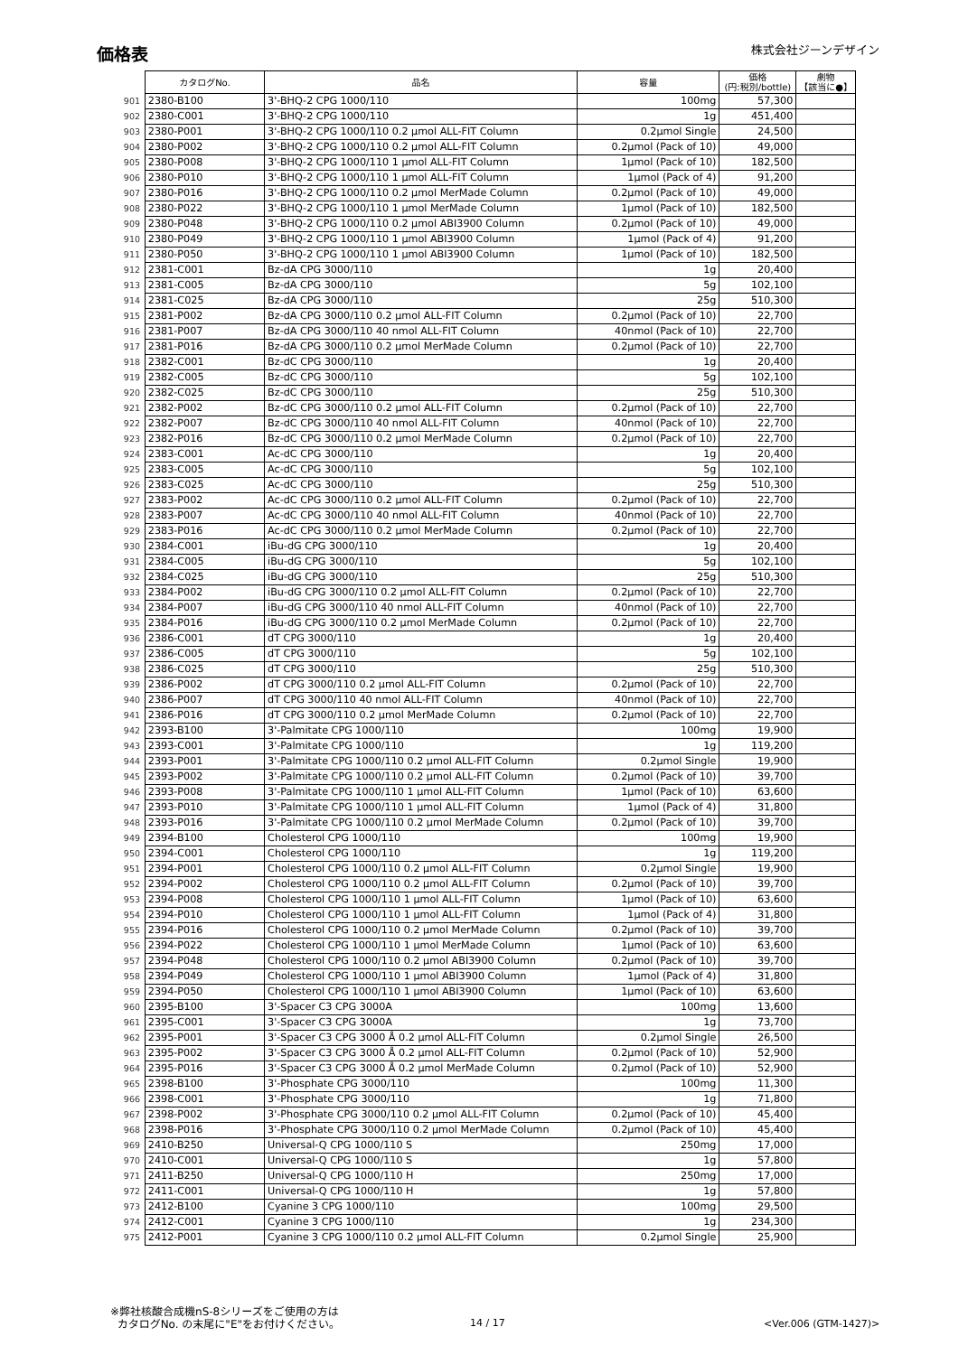価格表
株式会社ジーンデザイン
| | カタログNo. | 品名 | 容量 | 価格 (円:税別/bottle) | 劇物 【該当に●】 |
| --- | --- | --- | --- | --- | --- |
| 901 | 2380-B100 | 3'-BHQ-2 CPG 1000/110 | 100mg | 57,300 | |
| 902 | 2380-C001 | 3'-BHQ-2 CPG 1000/110 | 1g | 451,400 | |
| 903 | 2380-P001 | 3'-BHQ-2 CPG 1000/110 0.2 μmol ALL-FIT Column | 0.2μmol Single | 24,500 | |
| 904 | 2380-P002 | 3'-BHQ-2 CPG 1000/110 0.2 μmol ALL-FIT Column | 0.2μmol (Pack of 10) | 49,000 | |
| 905 | 2380-P008 | 3'-BHQ-2 CPG 1000/110 1 μmol ALL-FIT Column | 1μmol (Pack of 10) | 182,500 | |
| 906 | 2380-P010 | 3'-BHQ-2 CPG 1000/110 1 μmol ALL-FIT Column | 1μmol (Pack of 4) | 91,200 | |
| 907 | 2380-P016 | 3'-BHQ-2 CPG 1000/110 0.2 μmol MerMade Column | 0.2μmol (Pack of 10) | 49,000 | |
| 908 | 2380-P022 | 3'-BHQ-2 CPG 1000/110 1 μmol MerMade Column | 1μmol (Pack of 10) | 182,500 | |
| 909 | 2380-P048 | 3'-BHQ-2 CPG 1000/110 0.2 μmol ABI3900 Column | 0.2μmol (Pack of 10) | 49,000 | |
| 910 | 2380-P049 | 3'-BHQ-2 CPG 1000/110 1 μmol ABI3900 Column | 1μmol (Pack of 4) | 91,200 | |
| 911 | 2380-P050 | 3'-BHQ-2 CPG 1000/110 1 μmol ABI3900 Column | 1μmol (Pack of 10) | 182,500 | |
| 912 | 2381-C001 | Bz-dA CPG 3000/110 | 1g | 20,400 | |
| 913 | 2381-C005 | Bz-dA CPG 3000/110 | 5g | 102,100 | |
| 914 | 2381-C025 | Bz-dA CPG 3000/110 | 25g | 510,300 | |
| 915 | 2381-P002 | Bz-dA CPG 3000/110 0.2 μmol ALL-FIT Column | 0.2μmol (Pack of 10) | 22,700 | |
| 916 | 2381-P007 | Bz-dA CPG 3000/110 40 nmol ALL-FIT Column | 40nmol (Pack of 10) | 22,700 | |
| 917 | 2381-P016 | Bz-dA CPG 3000/110 0.2 μmol MerMade Column | 0.2μmol (Pack of 10) | 22,700 | |
| 918 | 2382-C001 | Bz-dC CPG 3000/110 | 1g | 20,400 | |
| 919 | 2382-C005 | Bz-dC CPG 3000/110 | 5g | 102,100 | |
| 920 | 2382-C025 | Bz-dC CPG 3000/110 | 25g | 510,300 | |
| 921 | 2382-P002 | Bz-dC CPG 3000/110 0.2 μmol ALL-FIT Column | 0.2μmol (Pack of 10) | 22,700 | |
| 922 | 2382-P007 | Bz-dC CPG 3000/110 40 nmol ALL-FIT Column | 40nmol (Pack of 10) | 22,700 | |
| 923 | 2382-P016 | Bz-dC CPG 3000/110 0.2 μmol MerMade Column | 0.2μmol (Pack of 10) | 22,700 | |
| 924 | 2383-C001 | Ac-dC CPG 3000/110 | 1g | 20,400 | |
| 925 | 2383-C005 | Ac-dC CPG 3000/110 | 5g | 102,100 | |
| 926 | 2383-C025 | Ac-dC CPG 3000/110 | 25g | 510,300 | |
| 927 | 2383-P002 | Ac-dC CPG 3000/110 0.2 μmol ALL-FIT Column | 0.2μmol (Pack of 10) | 22,700 | |
| 928 | 2383-P007 | Ac-dC CPG 3000/110 40 nmol ALL-FIT Column | 40nmol (Pack of 10) | 22,700 | |
| 929 | 2383-P016 | Ac-dC CPG 3000/110 0.2 μmol MerMade Column | 0.2μmol (Pack of 10) | 22,700 | |
| 930 | 2384-C001 | iBu-dG CPG 3000/110 | 1g | 20,400 | |
| 931 | 2384-C005 | iBu-dG CPG 3000/110 | 5g | 102,100 | |
| 932 | 2384-C025 | iBu-dG CPG 3000/110 | 25g | 510,300 | |
| 933 | 2384-P002 | iBu-dG CPG 3000/110 0.2 μmol ALL-FIT Column | 0.2μmol (Pack of 10) | 22,700 | |
| 934 | 2384-P007 | iBu-dG CPG 3000/110 40 nmol ALL-FIT Column | 40nmol (Pack of 10) | 22,700 | |
| 935 | 2384-P016 | iBu-dG CPG 3000/110 0.2 μmol MerMade Column | 0.2μmol (Pack of 10) | 22,700 | |
| 936 | 2386-C001 | dT CPG 3000/110 | 1g | 20,400 | |
| 937 | 2386-C005 | dT CPG 3000/110 | 5g | 102,100 | |
| 938 | 2386-C025 | dT CPG 3000/110 | 25g | 510,300 | |
| 939 | 2386-P002 | dT CPG 3000/110 0.2 μmol ALL-FIT Column | 0.2μmol (Pack of 10) | 22,700 | |
| 940 | 2386-P007 | dT CPG 3000/110 40 nmol ALL-FIT Column | 40nmol (Pack of 10) | 22,700 | |
| 941 | 2386-P016 | dT CPG 3000/110 0.2 μmol MerMade Column | 0.2μmol (Pack of 10) | 22,700 | |
| 942 | 2393-B100 | 3'-Palmitate CPG 1000/110 | 100mg | 19,900 | |
| 943 | 2393-C001 | 3'-Palmitate CPG 1000/110 | 1g | 119,200 | |
| 944 | 2393-P001 | 3'-Palmitate CPG 1000/110 0.2 μmol ALL-FIT Column | 0.2μmol Single | 19,900 | |
| 945 | 2393-P002 | 3'-Palmitate CPG 1000/110 0.2 μmol ALL-FIT Column | 0.2μmol (Pack of 10) | 39,700 | |
| 946 | 2393-P008 | 3'-Palmitate CPG 1000/110 1 μmol ALL-FIT Column | 1μmol (Pack of 10) | 63,600 | |
| 947 | 2393-P010 | 3'-Palmitate CPG 1000/110 1 μmol ALL-FIT Column | 1μmol (Pack of 4) | 31,800 | |
| 948 | 2393-P016 | 3'-Palmitate CPG 1000/110 0.2 μmol MerMade Column | 0.2μmol (Pack of 10) | 39,700 | |
| 949 | 2394-B100 | Cholesterol CPG 1000/110 | 100mg | 19,900 | |
| 950 | 2394-C001 | Cholesterol CPG 1000/110 | 1g | 119,200 | |
| 951 | 2394-P001 | Cholesterol CPG 1000/110 0.2 μmol ALL-FIT Column | 0.2μmol Single | 19,900 | |
| 952 | 2394-P002 | Cholesterol CPG 1000/110 0.2 μmol ALL-FIT Column | 0.2μmol (Pack of 10) | 39,700 | |
| 953 | 2394-P008 | Cholesterol CPG 1000/110 1 μmol ALL-FIT Column | 1μmol (Pack of 10) | 63,600 | |
| 954 | 2394-P010 | Cholesterol CPG 1000/110 1 μmol ALL-FIT Column | 1μmol (Pack of 4) | 31,800 | |
| 955 | 2394-P016 | Cholesterol CPG 1000/110 0.2 μmol MerMade Column | 0.2μmol (Pack of 10) | 39,700 | |
| 956 | 2394-P022 | Cholesterol CPG 1000/110 1 μmol MerMade Column | 1μmol (Pack of 10) | 63,600 | |
| 957 | 2394-P048 | Cholesterol CPG 1000/110 0.2 μmol ABI3900 Column | 0.2μmol (Pack of 10) | 39,700 | |
| 958 | 2394-P049 | Cholesterol CPG 1000/110 1 μmol ABI3900 Column | 1μmol (Pack of 4) | 31,800 | |
| 959 | 2394-P050 | Cholesterol CPG 1000/110 1 μmol ABI3900 Column | 1μmol (Pack of 10) | 63,600 | |
| 960 | 2395-B100 | 3'-Spacer C3 CPG 3000A | 100mg | 13,600 | |
| 961 | 2395-C001 | 3'-Spacer C3 CPG 3000A | 1g | 73,700 | |
| 962 | 2395-P001 | 3'-Spacer C3 CPG 3000 Å 0.2 μmol ALL-FIT Column | 0.2μmol Single | 26,500 | |
| 963 | 2395-P002 | 3'-Spacer C3 CPG 3000 Å 0.2 μmol ALL-FIT Column | 0.2μmol (Pack of 10) | 52,900 | |
| 964 | 2395-P016 | 3'-Spacer C3 CPG 3000 Å 0.2 μmol MerMade Column | 0.2μmol (Pack of 10) | 52,900 | |
| 965 | 2398-B100 | 3'-Phosphate CPG 3000/110 | 100mg | 11,300 | |
| 966 | 2398-C001 | 3'-Phosphate CPG 3000/110 | 1g | 71,800 | |
| 967 | 2398-P002 | 3'-Phosphate CPG 3000/110 0.2 μmol ALL-FIT Column | 0.2μmol (Pack of 10) | 45,400 | |
| 968 | 2398-P016 | 3'-Phosphate CPG 3000/110 0.2 μmol MerMade Column | 0.2μmol (Pack of 10) | 45,400 | |
| 969 | 2410-B250 | Universal-Q CPG 1000/110 S | 250mg | 17,000 | |
| 970 | 2410-C001 | Universal-Q CPG 1000/110 S | 1g | 57,800 | |
| 971 | 2411-B250 | Universal-Q CPG 1000/110 H | 250mg | 17,000 | |
| 972 | 2411-C001 | Universal-Q CPG 1000/110 H | 1g | 57,800 | |
| 973 | 2412-B100 | Cyanine 3 CPG 1000/110 | 100mg | 29,500 | |
| 974 | 2412-C001 | Cyanine 3 CPG 1000/110 | 1g | 234,300 | |
| 975 | 2412-P001 | Cyanine 3 CPG 1000/110 0.2 μmol ALL-FIT Column | 0.2μmol Single | 25,900 | |
※弊社核酸合成機nS-8シリーズをご使用の方は
カタログNo. の末尾に"E"をお付けください。
14 / 17 <Ver.006 (GTM-1427)>